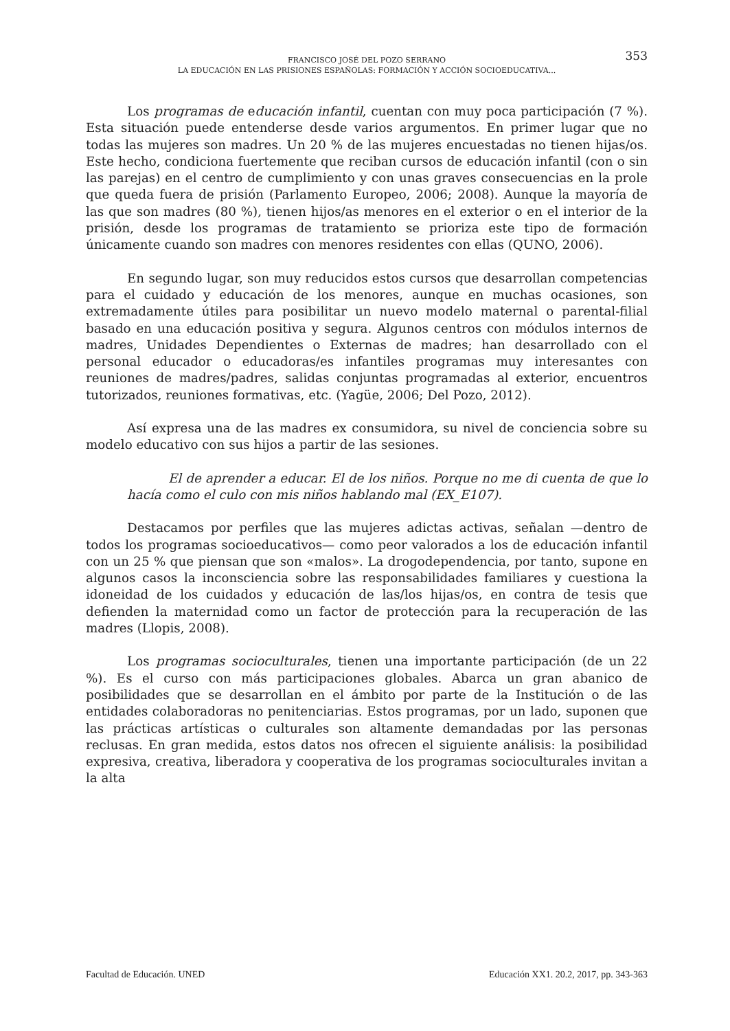353 FRANCISCO JOSÉ DEL POZO SERRANO
LA EDUCACIÓN EN LAS PRISIONES ESPAÑOLAS: FORMACIÓN Y ACCIÓN SOCIOEDUCATIVA...
Los programas de educación infantil, cuentan con muy poca participación (7 %). Esta situación puede entenderse desde varios argumentos. En primer lugar que no todas las mujeres son madres. Un 20 % de las mujeres encuestadas no tienen hijas/os. Este hecho, condiciona fuertemente que reciban cursos de educación infantil (con o sin las parejas) en el centro de cumplimiento y con unas graves consecuencias en la prole que queda fuera de prisión (Parlamento Europeo, 2006; 2008). Aunque la mayoría de las que son madres (80 %), tienen hijos/as menores en el exterior o en el interior de la prisión, desde los programas de tratamiento se prioriza este tipo de formación únicamente cuando son madres con menores residentes con ellas (QUNO, 2006).
En segundo lugar, son muy reducidos estos cursos que desarrollan competencias para el cuidado y educación de los menores, aunque en muchas ocasiones, son extremadamente útiles para posibilitar un nuevo modelo maternal o parental-filial basado en una educación positiva y segura. Algunos centros con módulos internos de madres, Unidades Dependientes o Externas de madres; han desarrollado con el personal educador o educadoras/es infantiles programas muy interesantes con reuniones de madres/padres, salidas conjuntas programadas al exterior, encuentros tutorizados, reuniones formativas, etc. (Yagüe, 2006; Del Pozo, 2012).
Así expresa una de las madres ex consumidora, su nivel de conciencia sobre su modelo educativo con sus hijos a partir de las sesiones.
El de aprender a educar. El de los niños. Porque no me di cuenta de que lo hacía como el culo con mis niños hablando mal (EX_E107).
Destacamos por perfiles que las mujeres adictas activas, señalan —dentro de todos los programas socioeducativos— como peor valorados a los de educación infantil con un 25 % que piensan que son «malos». La drogodependencia, por tanto, supone en algunos casos la inconsciencia sobre las responsabilidades familiares y cuestiona la idoneidad de los cuidados y educación de las/los hijas/os, en contra de tesis que defienden la maternidad como un factor de protección para la recuperación de las madres (Llopis, 2008).
Los programas socioculturales, tienen una importante participación (de un 22 %). Es el curso con más participaciones globales. Abarca un gran abanico de posibilidades que se desarrollan en el ámbito por parte de la Institución o de las entidades colaboradoras no penitenciarias. Estos programas, por un lado, suponen que las prácticas artísticas o culturales son altamente demandadas por las personas reclusas. En gran medida, estos datos nos ofrecen el siguiente análisis: la posibilidad expresiva, creativa, liberadora y cooperativa de los programas socioculturales invitan a la alta
Facultad de Educación. UNED Educación XX1. 20.2, 2017, pp. 343-363